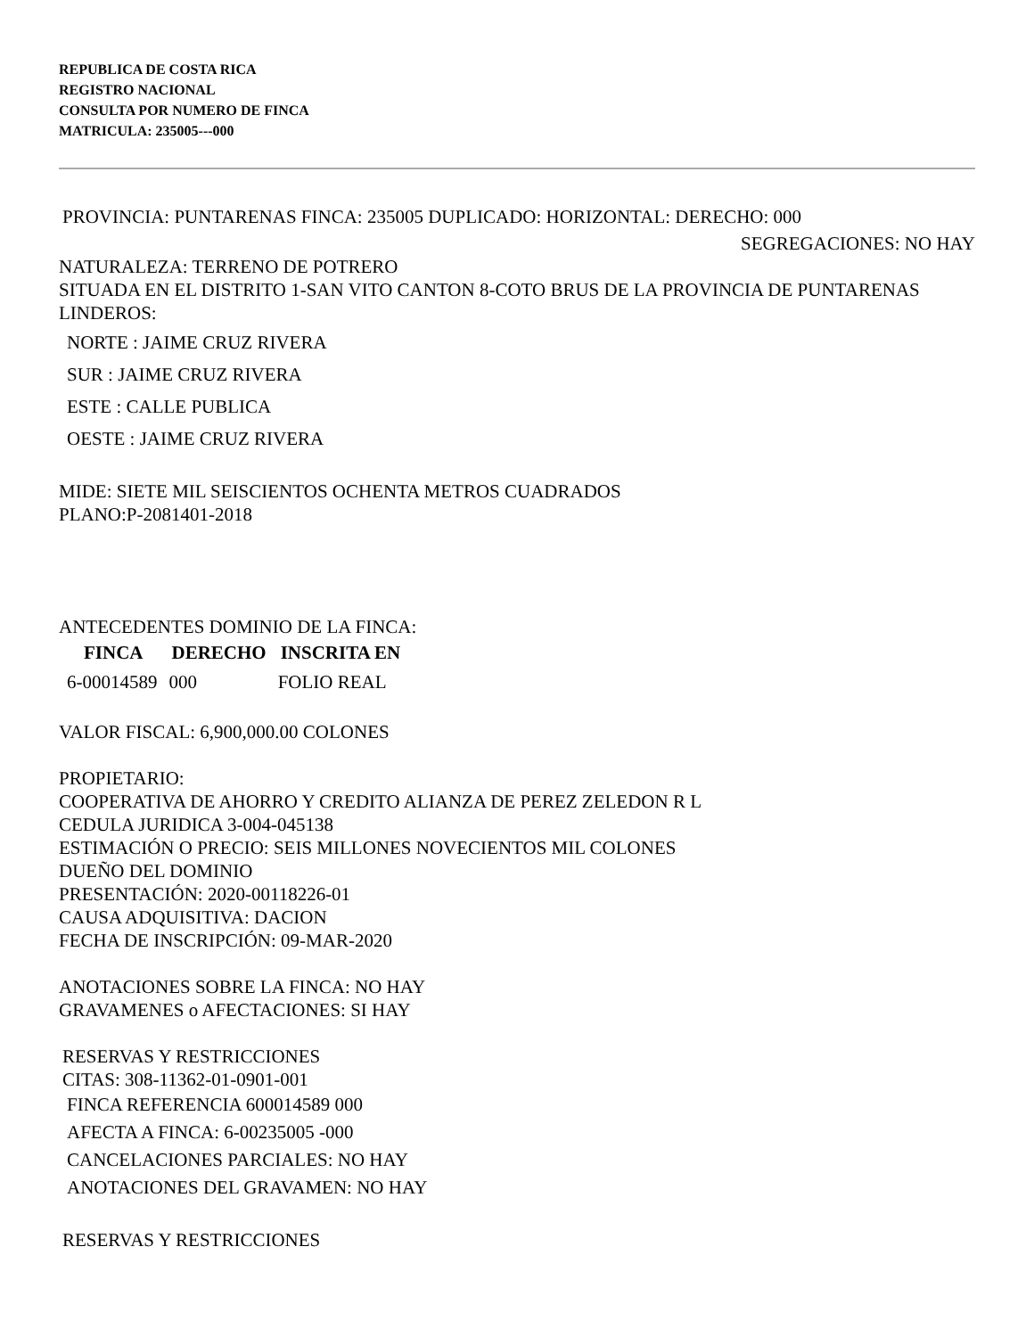REPUBLICA DE COSTA RICA
REGISTRO NACIONAL
CONSULTA POR NUMERO DE FINCA
MATRICULA: 235005---000
PROVINCIA: PUNTARENAS FINCA: 235005 DUPLICADO: HORIZONTAL: DERECHO: 000
SEGREGACIONES: NO HAY
NATURALEZA: TERRENO DE POTRERO
SITUADA EN EL DISTRITO 1-SAN VITO CANTON 8-COTO BRUS DE LA PROVINCIA DE PUNTARENAS
LINDEROS:
NORTE : JAIME CRUZ RIVERA
SUR : JAIME CRUZ RIVERA
ESTE : CALLE PUBLICA
OESTE : JAIME CRUZ RIVERA
MIDE: SIETE MIL SEISCIENTOS OCHENTA METROS CUADRADOS
PLANO:P-2081401-2018
ANTECEDENTES DOMINIO DE LA FINCA:
| FINCA | DERECHO | INSCRITA EN |
| --- | --- | --- |
| 6-00014589 | 000 | FOLIO REAL |
VALOR FISCAL: 6,900,000.00 COLONES
PROPIETARIO:
COOPERATIVA DE AHORRO Y CREDITO ALIANZA DE PEREZ ZELEDON R L
CEDULA JURIDICA 3-004-045138
ESTIMACIÓN O PRECIO: SEIS MILLONES NOVECIENTOS MIL COLONES
DUEÑO DEL DOMINIO
PRESENTACIÓN: 2020-00118226-01
CAUSA ADQUISITIVA: DACION
FECHA DE INSCRIPCIÓN: 09-MAR-2020
ANOTACIONES SOBRE LA FINCA: NO HAY
GRAVAMENES o AFECTACIONES: SI HAY
RESERVAS Y RESTRICCIONES
CITAS: 308-11362-01-0901-001
FINCA REFERENCIA 600014589 000
AFECTA A FINCA: 6-00235005 -000
CANCELACIONES PARCIALES: NO HAY
ANOTACIONES DEL GRAVAMEN: NO HAY
RESERVAS Y RESTRICCIONES